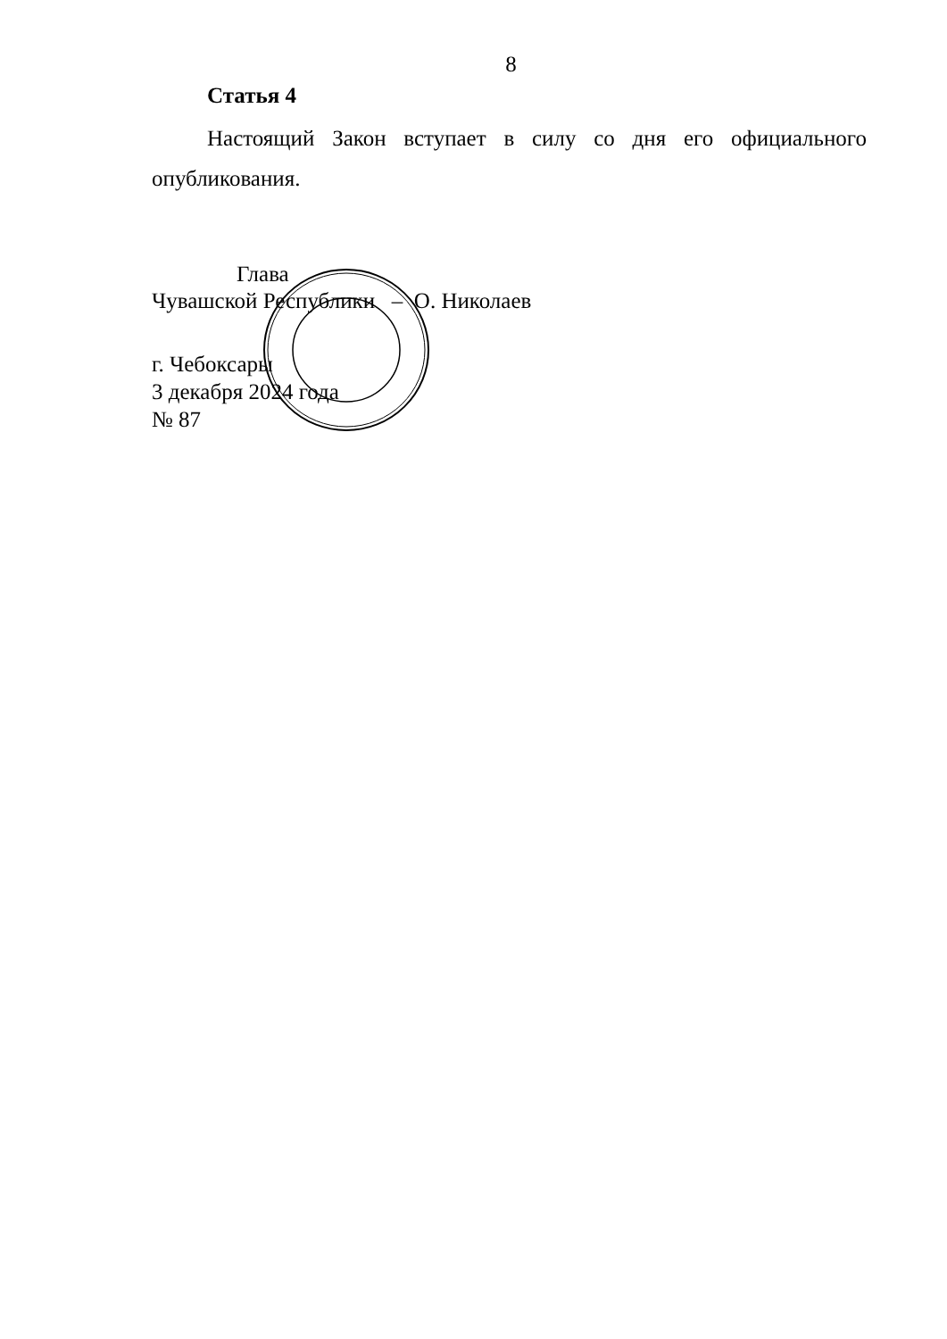8
Статья 4
Настоящий Закон вступает в силу со дня его официального опубликования.
Глава
Чувашской Республики – О. Николаев
г. Чебоксары
3 декабря 2024 года
№ 87